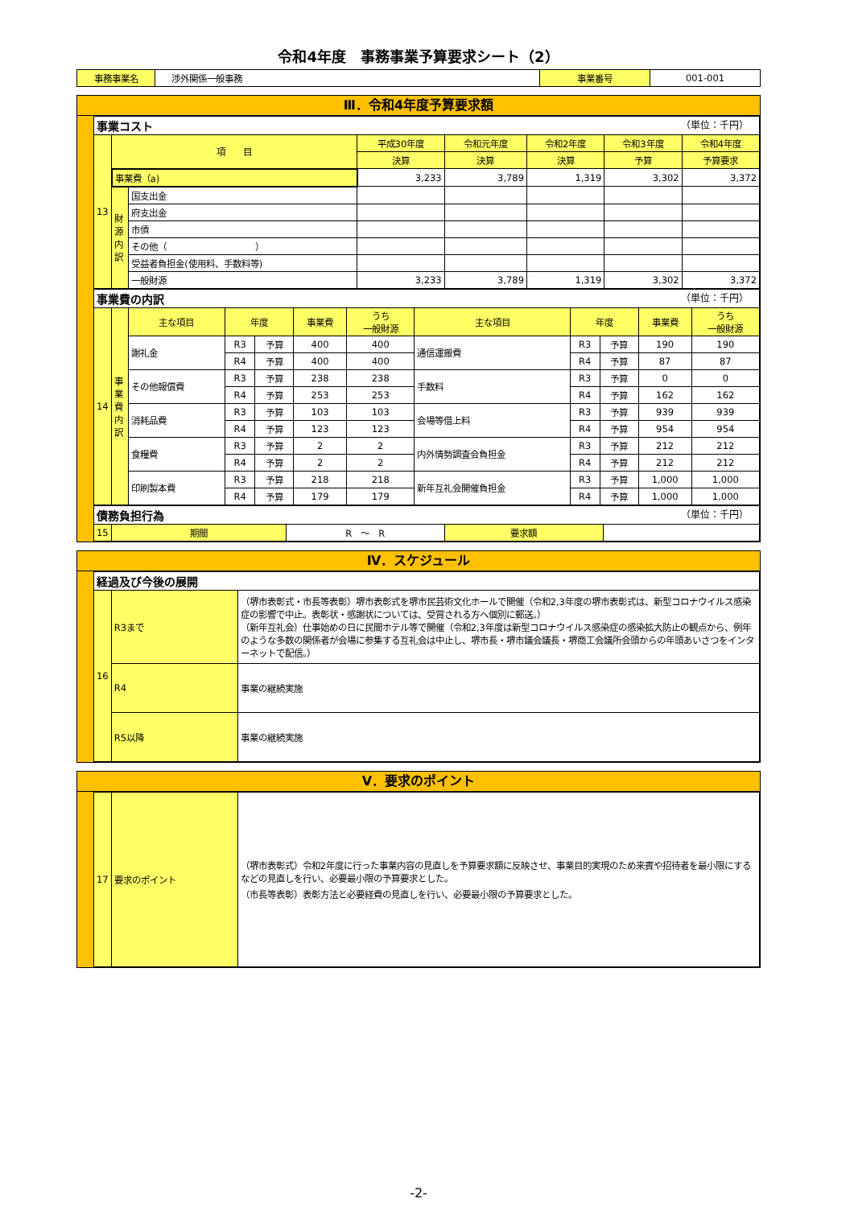令和4年度　事務事業予算要求シート（2）
| 事務事業名 | 渉外関係一般事務 | 事業番号 | 001-001 |
Ⅲ．令和4年度予算要求額
| 事業コスト （単位：千円） | | | | | | | |
| 13 | 項 目 | | 平成30年度 | 令和元年度 | 令和2年度 | 令和3年度 | 令和4年度 |
| | | | 決算 | 決算 | 決算 | 予算 | 予算要求 |
| | 事業費（a) | | 3,233 | 3,789 | 1,319 | 3,302 | 3,372 |
| | 財 源 内 訳 | 国支出金 | | | | | |
| | | 府支出金 | | | | | |
| | | 市債 | | | | | |
| | | その他（ ） | | | | | |
| | | 受益者負担金(使用料、手数料等) | | | | | |
| | | 一般財源 | 3,233 | 3,789 | 1,319 | 3,302 | 3,372 |
| 事業費の内訳 （単位：千円） | | | | | | | | | | | |
| 14 | 事 業 費 内 訳 | 主な項目 | 年度 | | 事業費 | うち 一般財源 | 主な項目 | 年度 | | 事業費 | うち 一般財源 |
| | | 謝礼金 | R3 | 予算 | 400 | 400 | 通信運搬費 | R3 | 予算 | 190 | 190 |
| | | | R4 | 予算 | 400 | 400 | | R4 | 予算 | 87 | 87 |
| | | その他報償費 | R3 | 予算 | 238 | 238 | 手数料 | R3 | 予算 | 0 | 0 |
| | | | R4 | 予算 | 253 | 253 | | R4 | 予算 | 162 | 162 |
| | | 消耗品費 | R3 | 予算 | 103 | 103 | 会場等借上料 | R3 | 予算 | 939 | 939 |
| | | | R4 | 予算 | 123 | 123 | | R4 | 予算 | 954 | 954 |
| | | 食糧費 | R3 | 予算 | 2 | 2 | 内外情勢調査会負担金 | R3 | 予算 | 212 | 212 |
| | | | R4 | 予算 | 2 | 2 | | R4 | 予算 | 212 | 212 |
| | | 印刷製本費 | R3 | 予算 | 218 | 218 | 新年互礼会開催負担金 | R3 | 予算 | 1,000 | 1,000 |
| | | | R4 | 予算 | 179 | 179 | | R4 | 予算 | 1,000 | 1,000 |
| 債務負担行為 （単位：千円） | | | | |
| 15 | 期間 | R ～ R | 要求額 | |
Ⅳ．スケジュール
| 経過及び今後の展開 | | |
| 16 | R3まで | （堺市表彰式・市長等表彰）堺市表彰式を堺市民芸術文化ホールで開催（令和2,3年度の堺市表彰式は、新型コロナウイルス感染症の影響で中止。表彰状・感謝状については、受賞される方へ個別に郵送。） （新年互礼会）仕事始めの日に民間ホテル等で開催（令和2,3年度は新型コロナウイルス感染症の感染拡大防止の観点から、例年のような多数の関係者が会場に参集する互礼会は中止し、堺市長・堺市議会議長・堺商工会議所会頭からの年頭あいさつをインターネットで配信。） |
| | R4 | 事業の継続実施 |
| | R5以降 | 事業の継続実施 |
Ⅴ．要求のポイント
| 17 | 要求のポイント | （堺市表彰式）令和2年度に行った事業内容の見直しを予算要求額に反映させ、事業目的実現のため来賓や招待者を最小限にするなどの見直しを行い、必要最小限の予算要求とした。 （市長等表彰）表彰方法と必要経費の見直しを行い、必要最小限の予算要求とした。 |
-2-